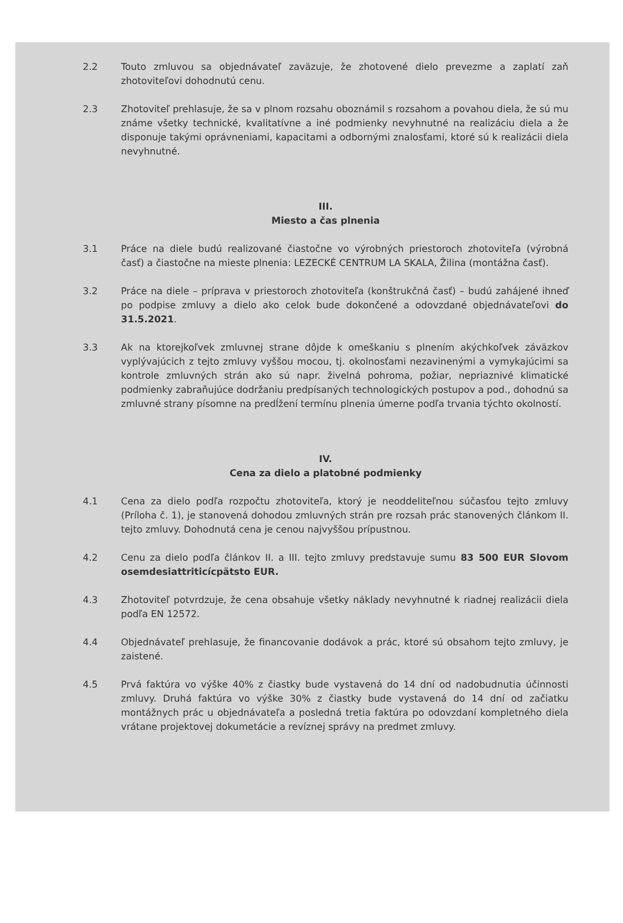2.2 Touto zmluvou sa objednávateľ zaväzuje, že zhotovené dielo prevezme a zaplatí zaň zhotoviteľovi dohodnutú cenu.
2.3 Zhotoviteľ prehlasuje, že sa v plnom rozsahu oboznámil s rozsahom a povahou diela, že sú mu známe všetky technické, kvalitatívne a iné podmienky nevyhnutné na realizáciu diela a že disponuje takými oprávneniami, kapacitami a odbornými znalosťami, ktoré sú k realizácii diela nevyhnutné.
III.
Miesto a čas plnenia
3.1 Práce na diele budú realizované čiastočne vo výrobných priestoroch zhotoviteľa (výrobná časť) a čiastočne na mieste plnenia: LEZECKÉ CENTRUM LA SKALA, Žilina (montážna časť).
3.2 Práce na diele – príprava v priestoroch zhotoviteľa (konštrukčná časť) – budú zahájené ihneď po podpise zmluvy a dielo ako celok bude dokončené a odovzdané objednávateľovi do 31.5.2021.
3.3 Ak na ktorejkoľvek zmluvnej strane dôjde k omeškaniu s plnením akýchkoľvek záväzkov vyplývajúcich z tejto zmluvy vyššou mocou, tj. okolnosťami nezavinenými a vymykajúcimi sa kontrole zmluvných strán ako sú napr. živelná pohroma, požiar, nepriaznivé klimatické podmienky zabraňujúce dodržaniu predpísaných technologických postupov a pod., dohodnú sa zmluvné strany písomne na predĺžení termínu plnenia úmerne podľa trvania týchto okolností.
IV.
Cena za dielo a platobné podmienky
4.1 Cena za dielo podľa rozpočtu zhotoviteľa, ktorý je neoddeliteľnou súčasťou tejto zmluvy (Príloha č. 1), je stanovená dohodou zmluvných strán pre rozsah prác stanovených článkom II. tejto zmluvy. Dohodnutá cena je cenou najvyššou prípustnou.
4.2 Cenu za dielo podľa článkov II. a III. tejto zmluvy predstavuje sumu 83 500 EUR Slovom osemdesiattriticícpätsto EUR.
4.3 Zhotoviteľ potvrdzuje, že cena obsahuje všetky náklady nevyhnutné k riadnej realizácii diela podľa EN 12572.
4.4 Objednávateľ prehlasuje, že financovanie dodávok a prác, ktoré sú obsahom tejto zmluvy, je zaistené.
4.5 Prvá faktúra vo výške 40% z čiastky bude vystavená do 14 dní od nadobudnutia účinnosti zmluvy. Druhá faktúra vo výške 30% z čiastky bude vystavená do 14 dní od začiatku montážnych prác u objednávateľa a posledná tretia faktúra po odovzdaní kompletného diela vrátane projektovej dokumetácie a revíznej správy na predmet zmluvy.